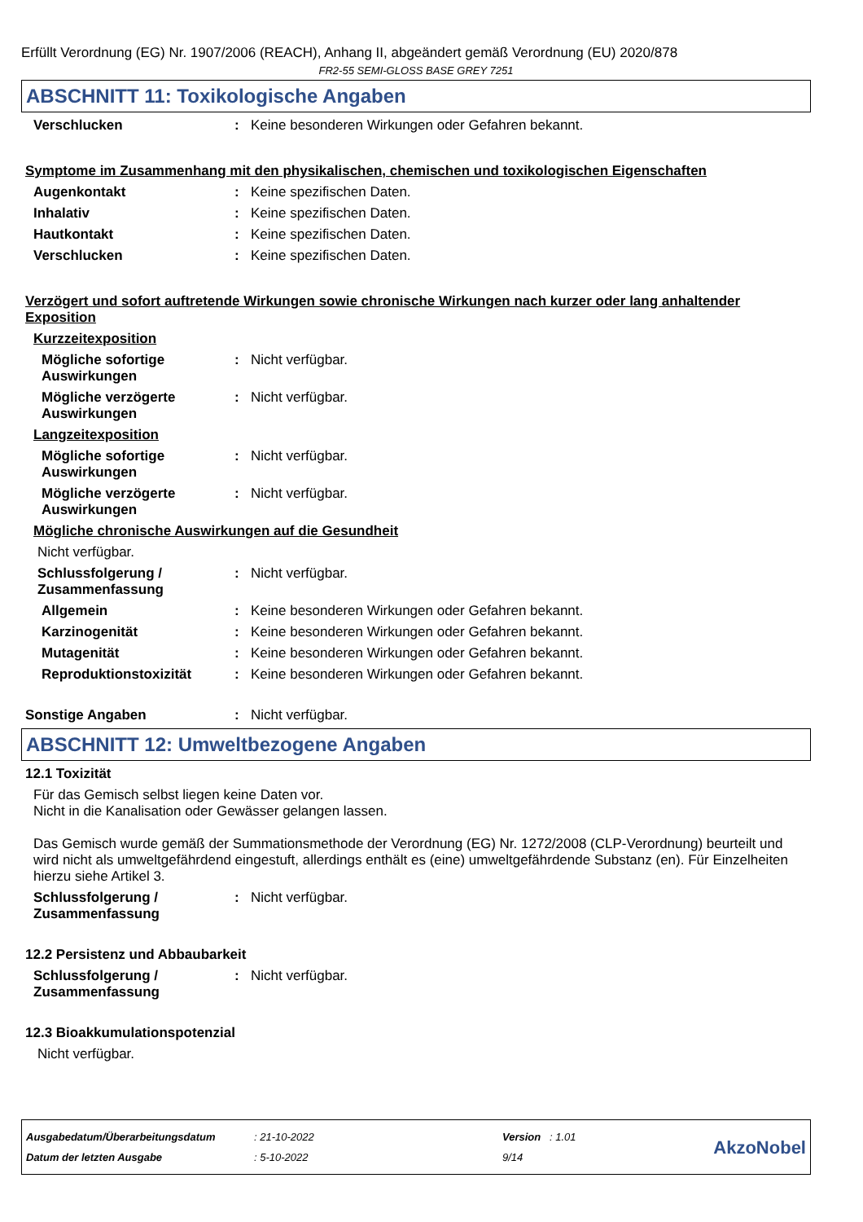Erfüllt Verordnung (EG) Nr. 1907/2006 (REACH), Anhang II, abgeändert gemäß Verordnung (EU) 2020/878
FR2-55 SEMI-GLOSS BASE GREY 7251
ABSCHNITT 11: Toxikologische Angaben
Verschlucken : Keine besonderen Wirkungen oder Gefahren bekannt.
Symptome im Zusammenhang mit den physikalischen, chemischen und toxikologischen Eigenschaften
Augenkontakt : Keine spezifischen Daten.
Inhalativ : Keine spezifischen Daten.
Hautkontakt : Keine spezifischen Daten.
Verschlucken : Keine spezifischen Daten.
Verzögert und sofort auftretende Wirkungen sowie chronische Wirkungen nach kurzer oder lang anhaltender Exposition
Kurzzeitexposition
Mögliche sofortige Auswirkungen
: Nicht verfügbar.
Mögliche verzögerte Auswirkungen
: Nicht verfügbar.
Langzeitexposition
Mögliche sofortige Auswirkungen
: Nicht verfügbar.
Mögliche verzögerte Auswirkungen
: Nicht verfügbar.
Mögliche chronische Auswirkungen auf die Gesundheit
Nicht verfügbar.
Schlussfolgerung / Zusammenfassung
: Nicht verfügbar.
Allgemein : Keine besonderen Wirkungen oder Gefahren bekannt.
Karzinogenität : Keine besonderen Wirkungen oder Gefahren bekannt.
Mutagenität : Keine besonderen Wirkungen oder Gefahren bekannt.
Reproduktionstoxizität : Keine besonderen Wirkungen oder Gefahren bekannt.
Sonstige Angaben : Nicht verfügbar.
ABSCHNITT 12: Umweltbezogene Angaben
12.1 Toxizität
Für das Gemisch selbst liegen keine Daten vor.
Nicht in die Kanalisation oder Gewässer gelangen lassen.
Das Gemisch wurde gemäß der Summationsmethode der Verordnung (EG) Nr. 1272/2008 (CLP-Verordnung) beurteilt und wird nicht als umweltgefährdend eingestuft, allerdings enthält es (eine) umweltgefährdende Substanz (en). Für Einzelheiten hierzu siehe Artikel 3.
Schlussfolgerung / Zusammenfassung
: Nicht verfügbar.
12.2 Persistenz und Abbaubarkeit
Schlussfolgerung / Zusammenfassung
: Nicht verfügbar.
12.3 Bioakkumulationspotenzial
Nicht verfügbar.
Ausgabedatum/Überarbeitungsdatum
Datum der letzten Ausgabe
: 21-10-2022
: 5-10-2022
Version : 1.01
9/14
AkzoNobel